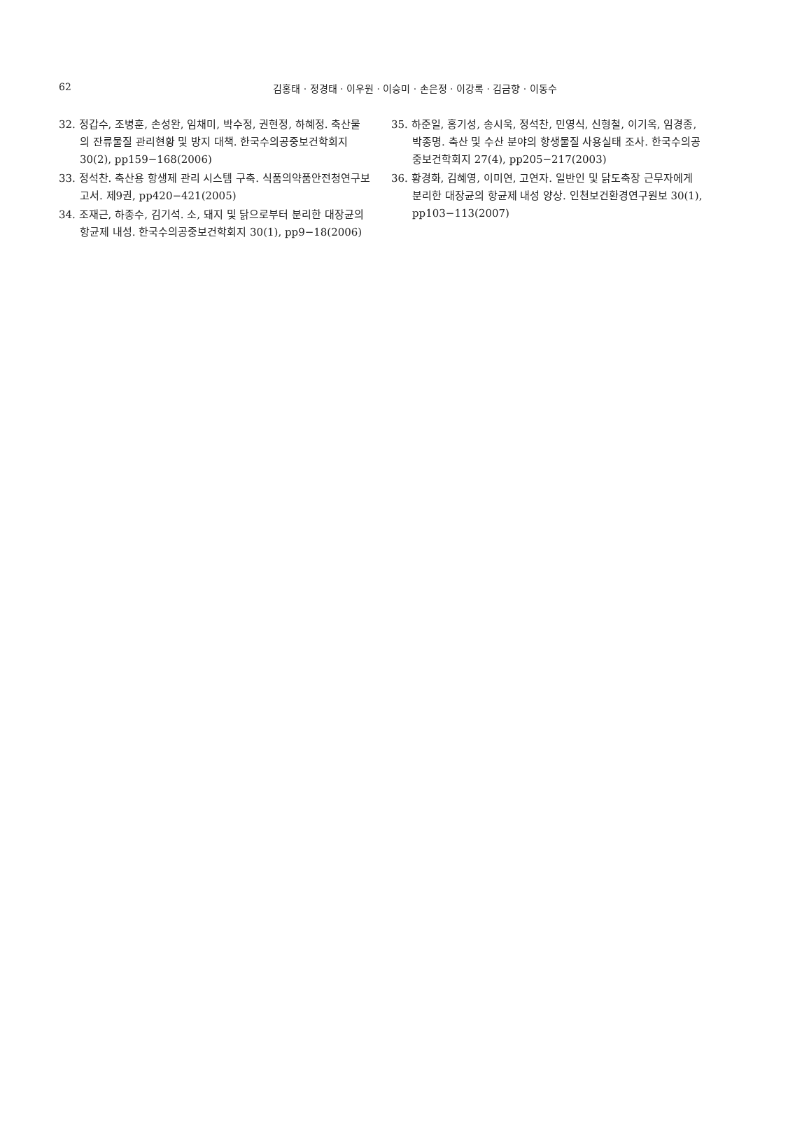62
김홍태 · 정경태 · 이우원 · 이승미 · 손은정 · 이강록 · 김금향 · 이동수
32. 정갑수, 조병훈, 손성완, 임채미, 박수정, 권현정, 하혜정. 축산물의 잔류물질 관리현황 및 방지 대책. 한국수의공중보건학회지 30(2), pp159−168(2006)
33. 정석찬. 축산용 항생제 관리 시스템 구축. 식품의약품안전청연구보고서. 제9권, pp420−421(2005)
34. 조재근, 하종수, 김기석. 소, 돼지 및 닭으로부터 분리한 대장균의 항균제 내성. 한국수의공중보건학회지 30(1), pp9−18(2006)
35. 하준일, 홍기성, 송시욱, 정석찬, 민영식, 신형철, 이기옥, 임경종, 박종명. 축산 및 수산 분야의 항생물질 사용실태 조사. 한국수의공중보건학회지 27(4), pp205−217(2003)
36. 황경화, 김혜영, 이미연, 고연자. 일반인 및 닭도축장 근무자에게 분리한 대장균의 항균제 내성 양상. 인천보건환경연구원보 30(1), pp103−113(2007)